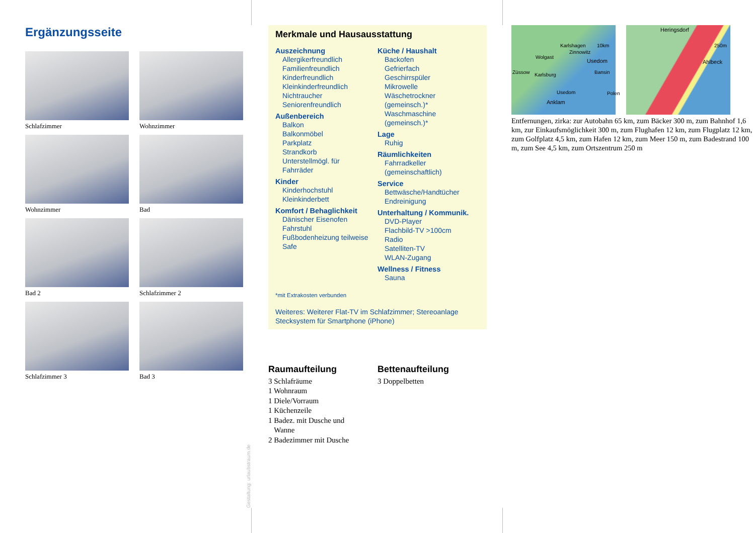Ergänzungsseite
Schlafzimmer
Wohnzimmer
Wohnzimmer
Bad
Bad 2
Schlafzimmer 2
Schlafzimmer 3
Bad 3
Merkmale und Hausausstattung
Auszeichnung
Allergikerfreundlich
Familienfreundlich
Kinderfreundlich
Kleinkinderfreundlich
Nichtraucher
Seniorenfreundlich
Außenbereich
Balkon
Balkonmöbel
Parkplatz
Strandkorb
Unterstellmögl. für
Fahrräder
Kinder
Kinderhochstuhl
Kleinkinderbett
Komfort / Behaglichkeit
Dänischer Eisenofen
Fahrstuhl
Fußbodenheizung teilweise
Safe
Küche / Haushalt
Backofen
Gefrierfach
Geschirrspüler
Mikrowelle
Wäschetrockner
(gemeinsch.)*
Waschmaschine
(gemeinsch.)*
Lage
Ruhig
Räumlichkeiten
Fahrradkeller
(gemeinschaftlich)
Service
Bettwäsche/Handtücher
Endreinigung
Unterhaltung / Kommunik.
DVD-Player
Flachbild-TV >100cm
Radio
Satelliten-TV
WLAN-Zugang
Wellness / Fitness
Sauna
*mit Extrakosten verbunden
Weiteres: Weiterer Flat-TV im Schlafzimmer; Stereoanlage Stecksystem für Smartphone (iPhone)
Raumaufteilung
3 Schlafräume
1 Wohnraum
1 Diele/Vorraum
1 Küchenzeile
1 Badez. mit Dusche und
Wanne
2 Badezimmer mit Dusche
Bettenaufteilung
3 Doppelbetten
Karlshagen 10km
Zinnowitz
Wolgast
Usedom
Züssow Karlsburg Bansin
Usedom
Anklam
Polen
Heringsdorf
250m
Ahlbeck
Entfernungen, zirka: zur Autobahn 65 km, zum Bäcker 300 m, zum Bahnhof 1,6 km, zur Einkaufsmöglichkeit 300 m, zum Flughafen 12 km, zum Flugplatz 12 km, zum Golfplatz 4,5 km, zum Hafen 12 km, zum Meer 150 m, zum Badestrand 100 m, zum See 4,5 km, zum Ortszentrum 250 m
Gestaltung: urlaubstraum.de